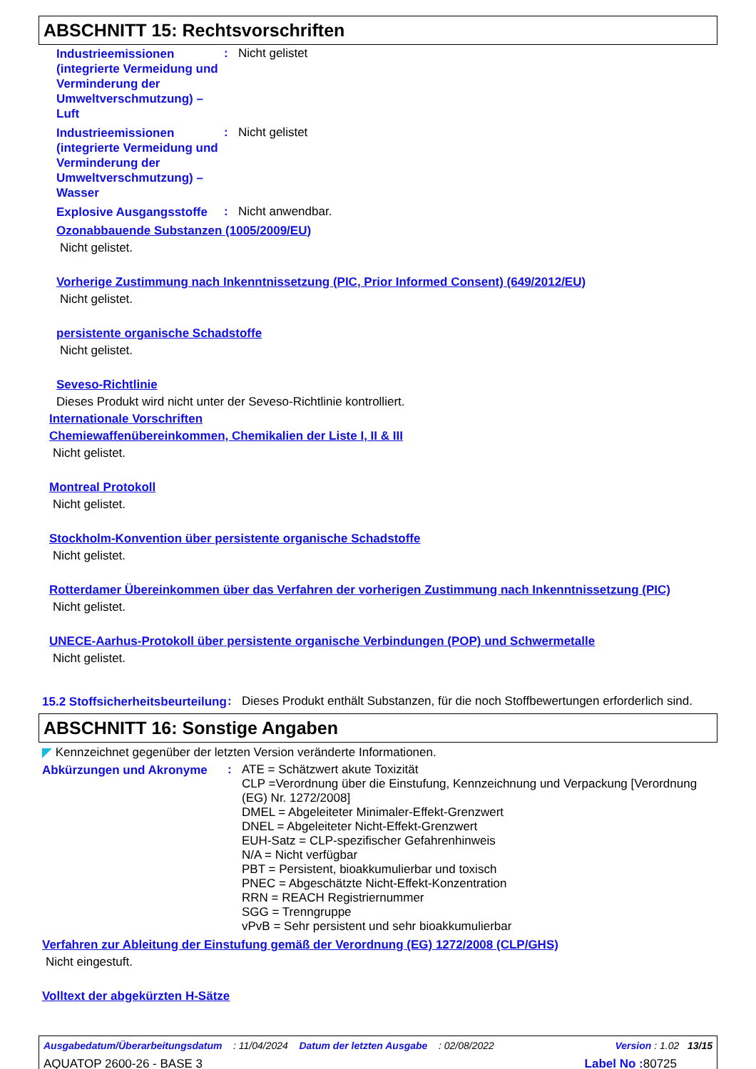ABSCHNITT 15: Rechtsvorschriften
Industrieemissionen (integrierte Vermeidung und Verminderung der Umweltverschmutzung) – Luft
:
Nicht gelistet
Industrieemissionen (integrierte Vermeidung und Verminderung der Umweltverschmutzung) – Wasser
:
Nicht gelistet
Explosive Ausgangsstoffe
:
Nicht anwendbar.
Ozonabbauende Substanzen (1005/2009/EU)
Nicht gelistet.
Vorherige Zustimmung nach Inkenntnissetzung (PIC, Prior Informed Consent) (649/2012/EU)
Nicht gelistet.
persistente organische Schadstoffe
Nicht gelistet.
Seveso-Richtlinie
Dieses Produkt wird nicht unter der Seveso-Richtlinie kontrolliert.
Internationale Vorschriften
Chemiewaffenübereinkommen, Chemikalien der Liste I, II & III
Nicht gelistet.
Montreal Protokoll
Nicht gelistet.
Stockholm-Konvention über persistente organische Schadstoffe
Nicht gelistet.
Rotterdamer Übereinkommen über das Verfahren der vorherigen Zustimmung nach Inkenntnissetzung (PIC)
Nicht gelistet.
UNECE-Aarhus-Protokoll über persistente organische Verbindungen (POP) und Schwermetalle
Nicht gelistet.
15.2 Stoffsicherheitsbeurteilung
:
Dieses Produkt enthält Substanzen, für die noch Stoffbewertungen erforderlich sind.
ABSCHNITT 16: Sonstige Angaben
Kennzeichnet gegenüber der letzten Version veränderte Informationen.
Abkürzungen und Akronyme
:
ATE = Schätzwert akute Toxizität
CLP =Verordnung über die Einstufung, Kennzeichnung und Verpackung [Verordnung (EG) Nr. 1272/2008]
DMEL = Abgeleiteter Minimaler-Effekt-Grenzwert
DNEL = Abgeleiteter Nicht-Effekt-Grenzwert
EUH-Satz = CLP-spezifischer Gefahrenhinweis
N/A = Nicht verfügbar
PBT = Persistent, bioakkumulierbar und toxisch
PNEC = Abgeschätzte Nicht-Effekt-Konzentration
RRN = REACH Registriernummer
SGG = Trenngruppe
vPvB = Sehr persistent und sehr bioakkumulierbar
Verfahren zur Ableitung der Einstufung gemäß der Verordnung (EG) 1272/2008 (CLP/GHS)
Nicht eingestuft.
Volltext der abgekürzten H-Sätze
Ausgabedatum/Überarbeitungsdatum : 11/04/2024 Datum der letzten Ausgabe : 02/08/2022 Version : 1.02 13/15
AQUATOP 2600-26 - BASE 3 Label No : 80725